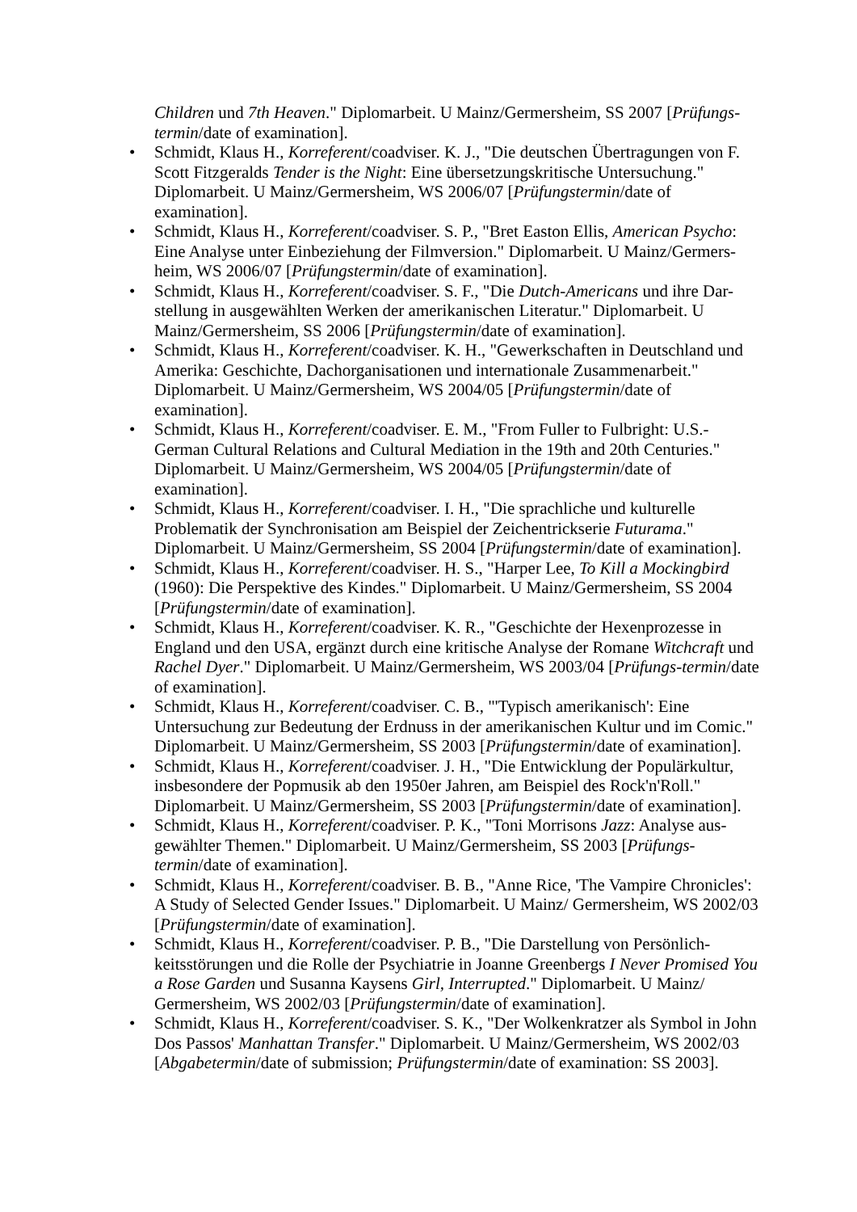Children und 7th Heaven." Diplomarbeit. U Mainz/Germersheim, SS 2007 [Prüfungs-termin/date of examination].
• Schmidt, Klaus H., Korreferent/coadviser. K. J., "Die deutschen Übertragungen von F. Scott Fitzgeralds Tender is the Night: Eine übersetzungskritische Untersuchung." Diplomarbeit. U Mainz/Germersheim, WS 2006/07 [Prüfungstermin/date of examination].
• Schmidt, Klaus H., Korreferent/coadviser. S. P., "Bret Easton Ellis, American Psycho: Eine Analyse unter Einbeziehung der Filmversion." Diplomarbeit. U Mainz/Germers-heim, WS 2006/07 [Prüfungstermin/date of examination].
• Schmidt, Klaus H., Korreferent/coadviser. S. F., "Die Dutch-Americans und ihre Dar-stellung in ausgewählten Werken der amerikanischen Literatur." Diplomarbeit. U Mainz/Germersheim, SS 2006 [Prüfungstermin/date of examination].
• Schmidt, Klaus H., Korreferent/coadviser. K. H., "Gewerkschaften in Deutschland und Amerika: Geschichte, Dachorganisationen und internationale Zusammenarbeit." Diplomarbeit. U Mainz/Germersheim, WS 2004/05 [Prüfungstermin/date of examination].
• Schmidt, Klaus H., Korreferent/coadviser. E. M., "From Fuller to Fulbright: U.S.-German Cultural Relations and Cultural Mediation in the 19th and 20th Centuries." Diplomarbeit. U Mainz/Germersheim, WS 2004/05 [Prüfungstermin/date of examination].
• Schmidt, Klaus H., Korreferent/coadviser. I. H., "Die sprachliche und kulturelle Problematik der Synchronisation am Beispiel der Zeichentrickserie Futurama." Diplomarbeit. U Mainz/Germersheim, SS 2004 [Prüfungstermin/date of examination].
• Schmidt, Klaus H., Korreferent/coadviser. H. S., "Harper Lee, To Kill a Mockingbird (1960): Die Perspektive des Kindes." Diplomarbeit. U Mainz/Germersheim, SS 2004 [Prüfungstermin/date of examination].
• Schmidt, Klaus H., Korreferent/coadviser. K. R., "Geschichte der Hexenprozesse in England und den USA, ergänzt durch eine kritische Analyse der Romane Witchcraft und Rachel Dyer." Diplomarbeit. U Mainz/Germersheim, WS 2003/04 [Prüfungs-termin/date of examination].
• Schmidt, Klaus H., Korreferent/coadviser. C. B., "'Typisch amerikanisch': Eine Untersuchung zur Bedeutung der Erdnuss in der amerikanischen Kultur und im Comic." Diplomarbeit. U Mainz/Germersheim, SS 2003 [Prüfungstermin/date of examination].
• Schmidt, Klaus H., Korreferent/coadviser. J. H., "Die Entwicklung der Populärkultur, insbesondere der Popmusik ab den 1950er Jahren, am Beispiel des Rock'n'Roll." Diplomarbeit. U Mainz/Germersheim, SS 2003 [Prüfungstermin/date of examination].
• Schmidt, Klaus H., Korreferent/coadviser. P. K., "Toni Morrisons Jazz: Analyse aus-gewählter Themen." Diplomarbeit. U Mainz/Germersheim, SS 2003 [Prüfungs-termin/date of examination].
• Schmidt, Klaus H., Korreferent/coadviser. B. B., "Anne Rice, 'The Vampire Chronicles': A Study of Selected Gender Issues." Diplomarbeit. U Mainz/ Germersheim, WS 2002/03 [Prüfungstermin/date of examination].
• Schmidt, Klaus H., Korreferent/coadviser. P. B., "Die Darstellung von Persönlich-keitsstörungen und die Rolle der Psychiatrie in Joanne Greenbergs I Never Promised You a Rose Garden und Susanna Kaysens Girl, Interrupted." Diplomarbeit. U Mainz/ Germersheim, WS 2002/03 [Prüfungstermin/date of examination].
• Schmidt, Klaus H., Korreferent/coadviser. S. K., "Der Wolkenkratzer als Symbol in John Dos Passos' Manhattan Transfer." Diplomarbeit. U Mainz/Germersheim, WS 2002/03 [Abgabetermin/date of submission; Prüfungstermin/date of examination: SS 2003].